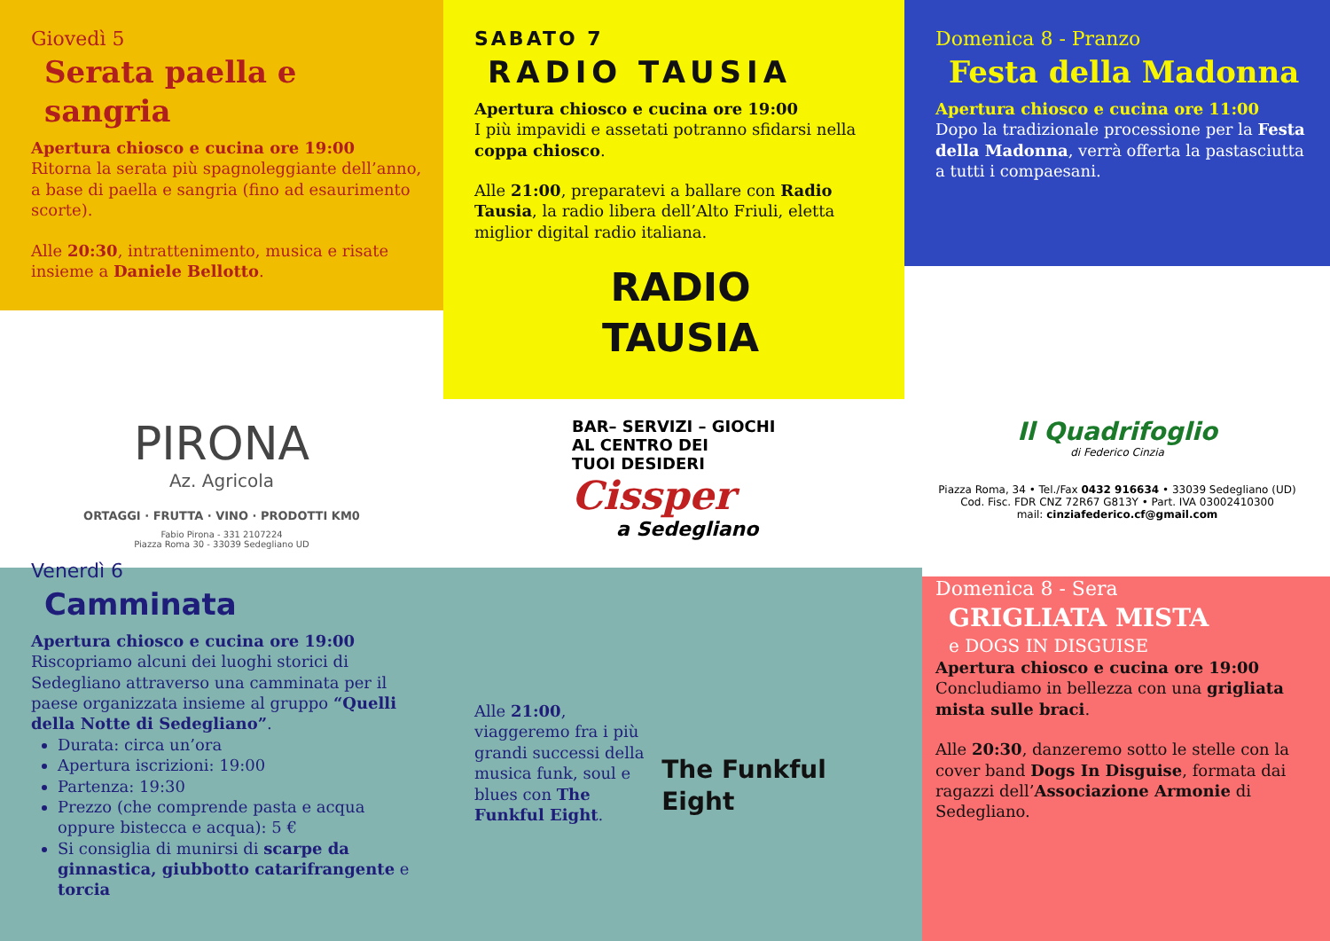Giovedì 5
Serata paella e sangria
Apertura chiosco e cucina ore 19:00
Ritorna la serata più spagnoleggiante dell’anno, a base di paella e sangria (fino ad esaurimento scorte).
Alle 20:30, intrattenimento, musica e risate insieme a Daniele Bellotto.
SABATO 7
RADIO TAUSIA
Apertura chiosco e cucina ore 19:00
I più impavidi e assetati potranno sfidarsi nella coppa chiosco.
Alle 21:00, preparatevi a ballare con Radio Tausia, la radio libera dell’Alto Friuli, eletta miglior digital radio italiana.
RADIO
TAUSIA
Domenica 8 - Pranzo
Festa della Madonna
Apertura chiosco e cucina ore 11:00
Dopo la tradizionale processione per la Festa della Madonna, verrà offerta la pastasciutta a tutti i compaesani.
PIRONA
Az. Agricola
ORTAGGI · FRUTTA · VINO · PRODOTTI KM0
Fabio Pirona - 331 2107224
Piazza Roma 30 - 33039 Sedegliano UD
BAR– SERVIZI – GIOCHI
AL CENTRO DEI
TUOI DESIDERI
Cissper
a Sedegliano
Il Quadrifoglio
di Federico Cinzia
Piazza Roma, 34 • Tel./Fax 0432 916634 • 33039 Sedegliano (UD)
Cod. Fisc. FDR CNZ 72R67 G813Y • Part. IVA 03002410300
mail: cinziafederico.cf@gmail.com
Venerdì 6
Camminata
Apertura chiosco e cucina ore 19:00
Riscopriamo alcuni dei luoghi storici di Sedegliano attraverso una camminata per il paese organizzata insieme al gruppo “Quelli della Notte di Sedegliano”.
Durata: circa un’ora
Apertura iscrizioni: 19:00
Partenza: 19:30
Prezzo (che comprende pasta e acqua oppure bistecca e acqua): 5 €
Si consiglia di munirsi di scarpe da ginnastica, giubbotto catarifrangente e torcia
Alle 21:00, viaggeremo fra i più grandi successi della musica funk, soul e blues con The Funkful Eight.
The Funkful Eight
Domenica 8 - Sera
GRIGLIATA MISTA
e DOGS IN DISGUISE
Apertura chiosco e cucina ore 19:00
Concludiamo in bellezza con una grigliata mista sulle braci.
Alle 20:30, danzeremo sotto le stelle con la cover band Dogs In Disguise, formata dai ragazzi dell’Associazione Armonie di Sedegliano.